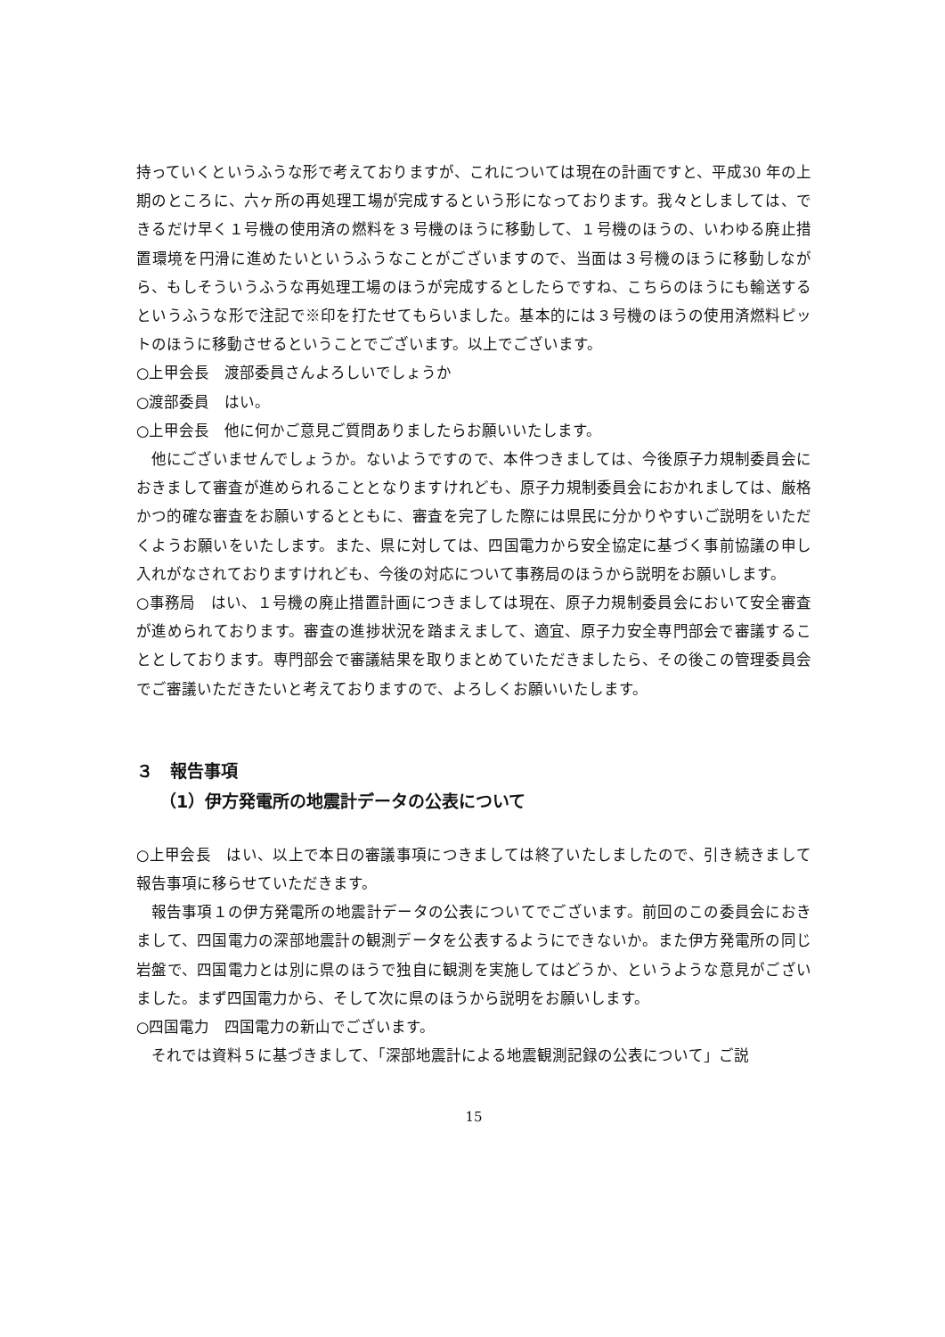持っていくというふうな形で考えておりますが、これについては現在の計画ですと、平成30 年の上期のところに、六ヶ所の再処理工場が完成するという形になっております。我々としましては、できるだけ早く１号機の使用済の燃料を３号機のほうに移動して、１号機のほうの、いわゆる廃止措置環境を円滑に進めたいというふうなことがございますので、当面は３号機のほうに移動しながら、もしそういうふうな再処理工場のほうが完成するとしたらですね、こちらのほうにも輸送するというふうな形で注記で※印を打たせてもらいました。基本的には３号機のほうの使用済燃料ピットのほうに移動させるということでございます。以上でございます。
○上甲会長　渡部委員さんよろしいでしょうか
○渡部委員　はい。
○上甲会長　他に何かご意見ご質問ありましたらお願いいたします。
他にございませんでしょうか。ないようですので、本件つきましては、今後原子力規制委員会におきまして審査が進められることとなりますけれども、原子力規制委員会におかれましては、厳格かつ的確な審査をお願いするとともに、審査を完了した際には県民に分かりやすいご説明をいただくようお願いをいたします。また、県に対しては、四国電力から安全協定に基づく事前協議の申し入れがなされておりますけれども、今後の対応について事務局のほうから説明をお願いします。
○事務局　はい、１号機の廃止措置計画につきましては現在、原子力規制委員会において安全審査が進められております。審査の進捗状況を踏まえまして、適宜、原子力安全専門部会で審議することとしております。専門部会で審議結果を取りまとめていただきましたら、その後この管理委員会でご審議いただきたいと考えておりますので、よろしくお願いいたします。
３　報告事項
（1）伊方発電所の地震計データの公表について
○上甲会長　はい、以上で本日の審議事項につきましては終了いたしましたので、引き続きまして報告事項に移らせていただきます。
報告事項１の伊方発電所の地震計データの公表についてでございます。前回のこの委員会におきまして、四国電力の深部地震計の観測データを公表するようにできないか。また伊方発電所の同じ岩盤で、四国電力とは別に県のほうで独自に観測を実施してはどうか、というような意見がございました。まず四国電力から、そして次に県のほうから説明をお願いします。
○四国電力　四国電力の新山でございます。
それでは資料５に基づきまして、「深部地震計による地震観測記録の公表について」ご説
15